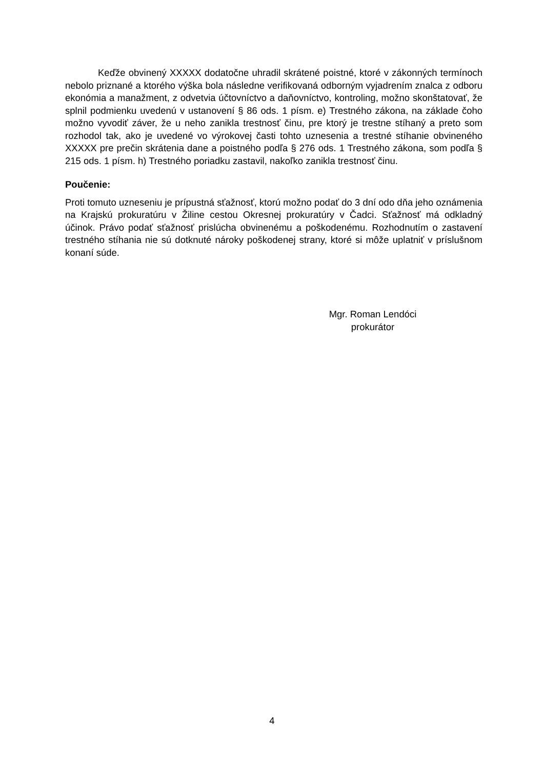Keďže obvinený XXXXX dodatočne uhradil skrátené poistné, ktoré v zákonných termínoch nebolo priznané a ktorého výška bola následne verifikovaná odborným vyjadrením znalca z odboru ekonómia a manažment, z odvetvia účtovníctvo a daňovníctvo, kontroling, možno skonštatovať, že splnil podmienku uvedenú v ustanovení § 86 ods. 1 písm. e) Trestného zákona, na základe čoho možno vyvodiť záver, že u neho zanikla trestnosť činu, pre ktorý je trestne stíhaný a preto som rozhodol tak, ako je uvedené vo výrokovej časti tohto uznesenia a trestné stíhanie obvineného XXXXX pre prečin skrátenia dane a poistného podľa § 276 ods. 1 Trestného zákona, som podľa § 215 ods. 1 písm. h) Trestného poriadku zastavil, nakoľko zanikla trestnosť činu.
Poučenie:
Proti tomuto uzneseniu je prípustná sťažnosť, ktorú možno podať do 3 dní odo dňa jeho oznámenia na Krajskú prokuratúru v Žiline cestou Okresnej prokuratúry v Čadci. Sťažnosť má odkladný účinok. Právo podať sťažnosť prislúcha obvinenému a poškodenému. Rozhodnutím o zastavení trestného stíhania nie sú dotknuté nároky poškodenej strany, ktoré si môže uplatniť v príslušnom konaní súde.
Mgr. Roman Lendóci
prokurátor
4